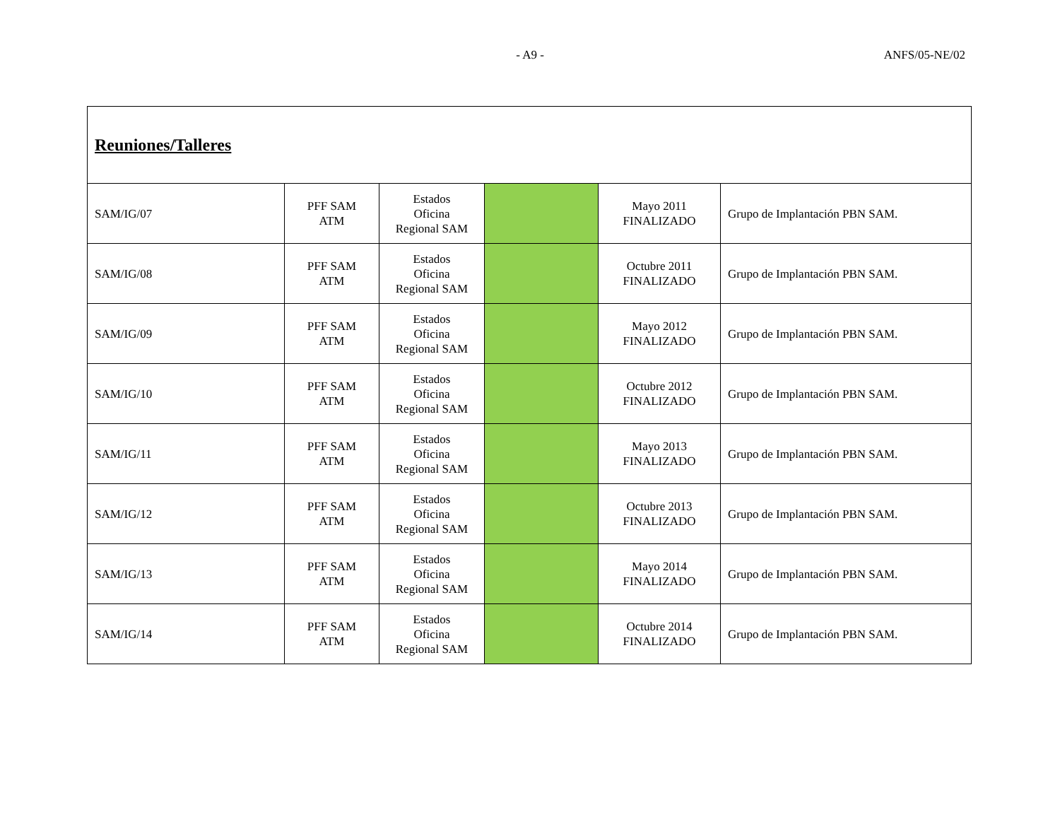- A9 - ANFS/05-NE/02
| Reuniones/Talleres | | | | | |
| SAM/IG/07 | PFF SAM ATM | Estados Oficina Regional SAM | | Mayo 2011 FINALIZADO | Grupo de Implantación PBN SAM. |
| SAM/IG/08 | PFF SAM ATM | Estados Oficina Regional SAM | | Octubre 2011 FINALIZADO | Grupo de Implantación PBN SAM. |
| SAM/IG/09 | PFF SAM ATM | Estados Oficina Regional SAM | | Mayo 2012 FINALIZADO | Grupo de Implantación PBN SAM. |
| SAM/IG/10 | PFF SAM ATM | Estados Oficina Regional SAM | | Octubre 2012 FINALIZADO | Grupo de Implantación PBN SAM. |
| SAM/IG/11 | PFF SAM ATM | Estados Oficina Regional SAM | | Mayo 2013 FINALIZADO | Grupo de Implantación PBN SAM. |
| SAM/IG/12 | PFF SAM ATM | Estados Oficina Regional SAM | | Octubre 2013 FINALIZADO | Grupo de Implantación PBN SAM. |
| SAM/IG/13 | PFF SAM ATM | Estados Oficina Regional SAM | | Mayo 2014 FINALIZADO | Grupo de Implantación PBN SAM. |
| SAM/IG/14 | PFF SAM ATM | Estados Oficina Regional SAM | | Octubre 2014 FINALIZADO | Grupo de Implantación PBN SAM. |